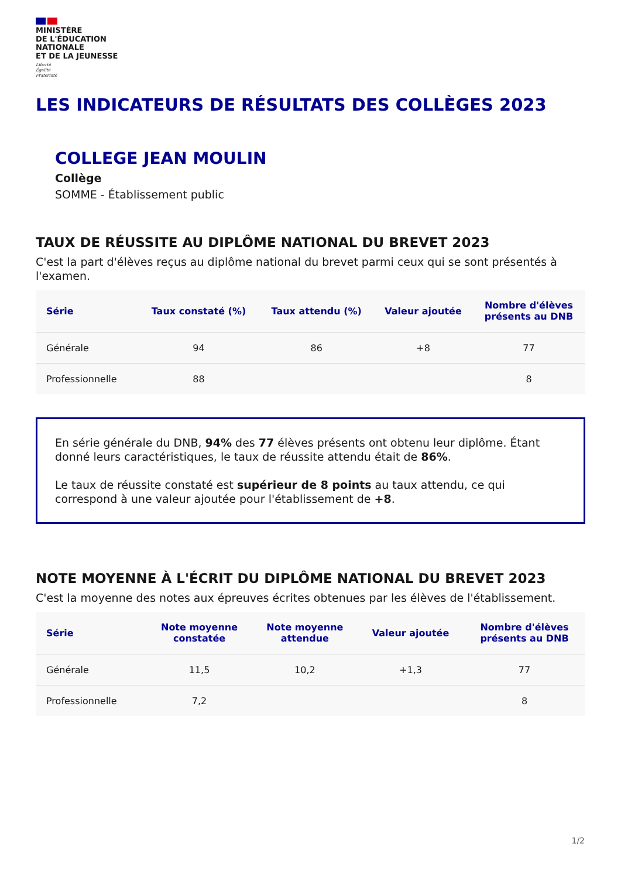MINISTÈRE
DE L'ÉDUCATION
NATIONALE
ET DE LA JEUNESSE
Liberté
Égalité
Fraternité
LES INDICATEURS DE RÉSULTATS DES COLLÈGES 2023
COLLEGE JEAN MOULIN
Collège
SOMME - Établissement public
TAUX DE RÉUSSITE AU DIPLÔME NATIONAL DU BREVET 2023
C'est la part d'élèves reçus au diplôme national du brevet parmi ceux qui se sont présentés à l'examen.
| Série | Taux constaté (%) | Taux attendu (%) | Valeur ajoutée | Nombre d'élèves présents au DNB |
| --- | --- | --- | --- | --- |
| Générale | 94 | 86 | +8 | 77 |
| Professionnelle | 88 | | | 8 |
En série générale du DNB, 94% des 77 élèves présents ont obtenu leur diplôme. Étant donné leurs caractéristiques, le taux de réussite attendu était de 86%.
Le taux de réussite constaté est supérieur de 8 points au taux attendu, ce qui correspond à une valeur ajoutée pour l'établissement de +8.
NOTE MOYENNE À L'ÉCRIT DU DIPLÔME NATIONAL DU BREVET 2023
C'est la moyenne des notes aux épreuves écrites obtenues par les élèves de l'établissement.
| Série | Note moyenne constatée | Note moyenne attendue | Valeur ajoutée | Nombre d'élèves présents au DNB |
| --- | --- | --- | --- | --- |
| Générale | 11,5 | 10,2 | +1,3 | 77 |
| Professionnelle | 7,2 | | | 8 |
1/2